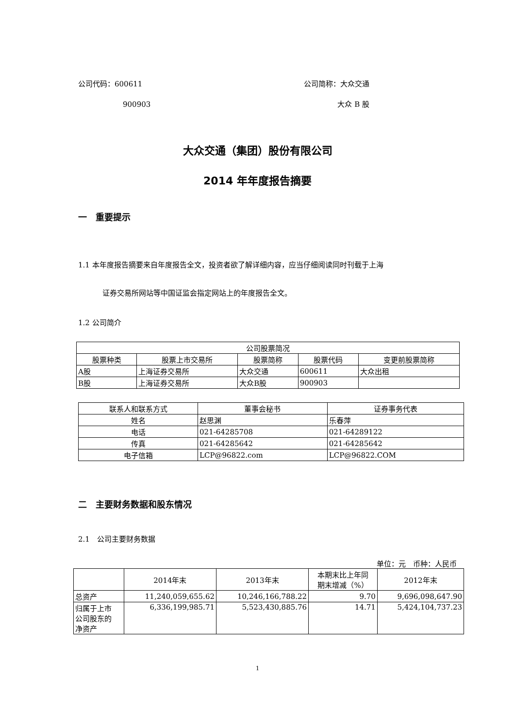公司代码：600611 公司简称：大众交通
900903 大众 B 股
大众交通（集团）股份有限公司
2014 年年度报告摘要
一　重要提示
1.1 本年度报告摘要来自年度报告全文，投资者欲了解详细内容，应当仔细阅读同时刊载于上海
证券交易所网站等中国证监会指定网站上的年度报告全文。
1.2 公司简介
| 公司股票简况 | | | | |
| --- | --- | --- | --- | --- |
| 股票种类 | 股票上市交易所 | 股票简称 | 股票代码 | 变更前股票简称 |
| A股 | 上海证券交易所 | 大众交通 | 600611 | 大众出租 |
| B股 | 上海证券交易所 | 大众B股 | 900903 | |
| 联系人和联系方式 | 董事会秘书 | 证券事务代表 |
| --- | --- | --- |
| 姓名 | 赵思渊 | 乐春萍 |
| 电话 | 021-64285708 | 021-64289122 |
| 传真 | 021-64285642 | 021-64285642 |
| 电子信箱 | LCP@96822.com | LCP@96822.COM |
二　主要财务数据和股东情况
2.1　公司主要财务数据
单位：元　币种：人民币
| | 2014年末 | 2013年末 | 本期末比上年同 期末增减（%） | 2012年末 |
| --- | --- | --- | --- | --- |
| 总资产 | 11,240,059,655.62 | 10,246,166,788.22 | 9.70 | 9,696,098,647.90 |
| 归属于上市 公司股东的 净资产 | 6,336,199,985.71 | 5,523,430,885.76 | 14.71 | 5,424,104,737.23 |
1